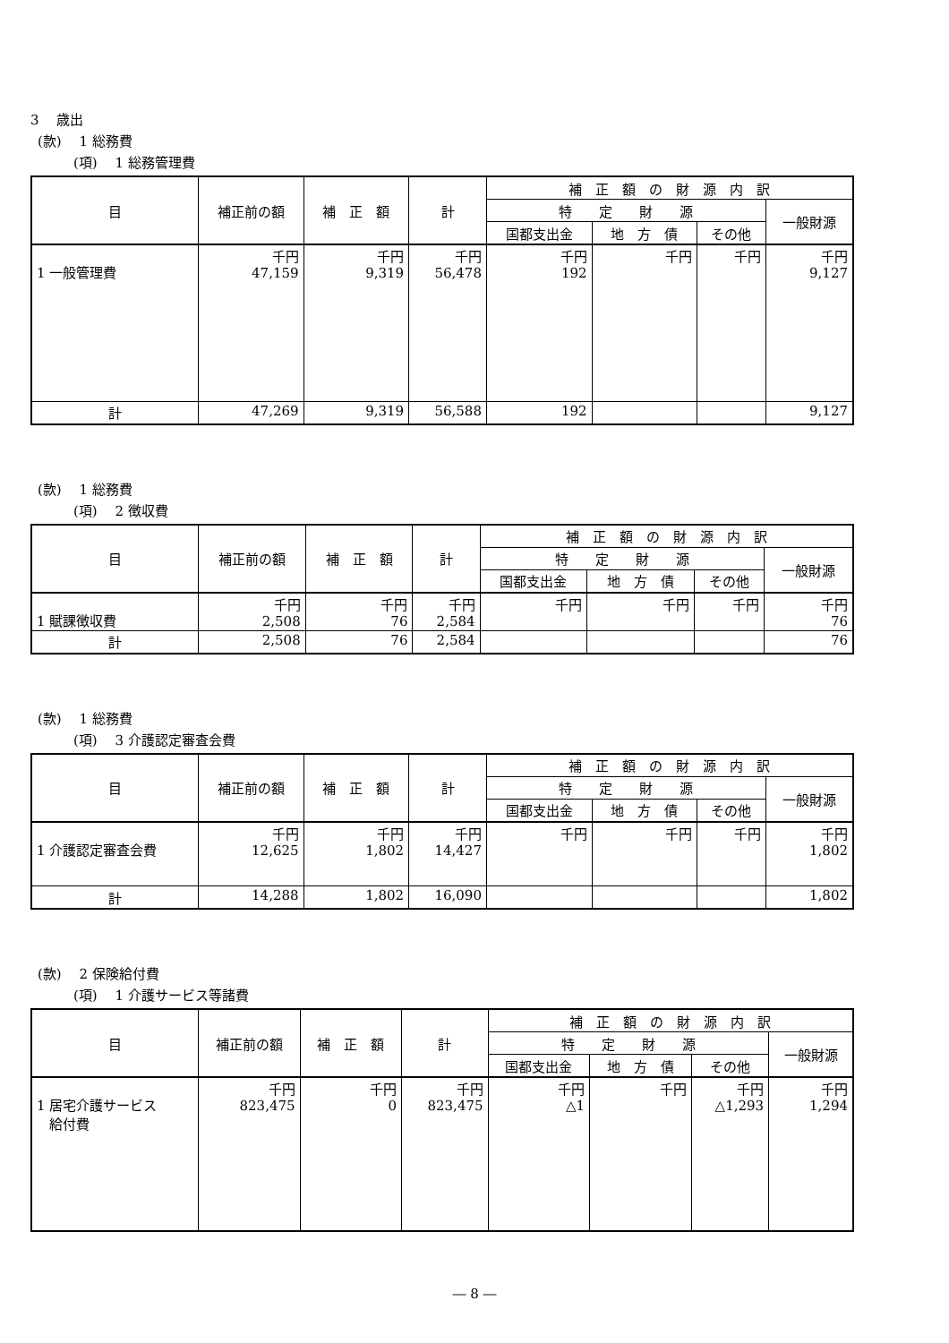3　 歳出
(款)　 1 総務費
(項)　 1 総務管理費
| 目 | 補正前の額 | 補 正 額 | 計 | 補 正 額 の 財 源 内 訳 | | | |
| --- | --- | --- | --- | --- | --- | --- | --- |
| | | | | 特 定 財 源 | | | 一般財源 |
| | | | | 国都支出金 | 地 方 債 | その他 | |
| 1 一般管理費 | 千円 47,159 | 千円 9,319 | 千円 56,478 | 千円 192 | 千円 | 千円 | 千円 9,127 |
| 計 | 47,269 | 9,319 | 56,588 | 192 | | | 9,127 |
(款)　 1 総務費
(項)　 2 徴収費
| 目 | 補正前の額 | 補 正 額 | 計 | 補 正 額 の 財 源 内 訳 | | | |
| --- | --- | --- | --- | --- | --- | --- | --- |
| | | | | 特 定 財 源 | | | 一般財源 |
| | | | | 国都支出金 | 地 方 債 | その他 | |
| 1 賦課徴収費 | 千円 2,508 | 千円 76 | 千円 2,584 | 千円 | 千円 | 千円 | 千円 76 |
| 計 | 2,508 | 76 | 2,584 | | | | 76 |
(款)　 1 総務費
(項)　 3 介護認定審査会費
| 目 | 補正前の額 | 補 正 額 | 計 | 補 正 額 の 財 源 内 訳 | | | |
| --- | --- | --- | --- | --- | --- | --- | --- |
| | | | | 特 定 財 源 | | | 一般財源 |
| | | | | 国都支出金 | 地 方 債 | その他 | |
| 1 介護認定審査会費 | 千円 12,625 | 千円 1,802 | 千円 14,427 | 千円 | 千円 | 千円 | 千円 1,802 |
| 計 | 14,288 | 1,802 | 16,090 | | | | 1,802 |
(款)　 2 保険給付費
(項)　 1 介護サービス等諸費
| 目 | 補正前の額 | 補 正 額 | 計 | 補 正 額 の 財 源 内 訳 | | | |
| --- | --- | --- | --- | --- | --- | --- | --- |
| | | | | 特 定 財 源 | | | 一般財源 |
| | | | | 国都支出金 | 地 方 債 | その他 | |
| 1 居宅介護サービス 給付費 | 千円 823,475 | 千円 0 | 千円 823,475 | 千円 △1 | 千円 | 千円 △1,293 | 千円 1,294 |
― 8 ―